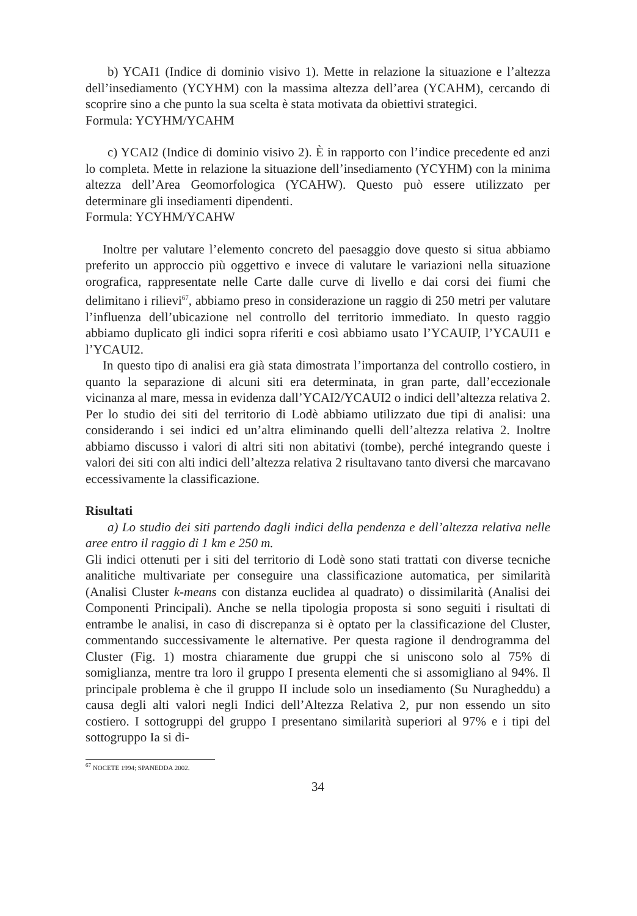b) YCAI1 (Indice di dominio visivo 1). Mette in relazione la situazione e l’altezza dell’insediamento (YCYHM) con la massima altezza dell’area (YCAHM), cercando di scoprire sino a che punto la sua scelta è stata motivata da obiettivi strategici.
Formula: YCYHM/YCAHM
c) YCAI2 (Indice di dominio visivo 2). È in rapporto con l’indice precedente ed anzi lo completa. Mette in relazione la situazione dell’insediamento (YCYHM) con la minima altezza dell’Area Geomorfologica (YCAHW). Questo può essere utilizzato per determinare gli insediamenti dipendenti.
Formula: YCYHM/YCAHW
Inoltre per valutare l’elemento concreto del paesaggio dove questo si situa abbiamo preferito un approccio più oggettivo e invece di valutare le variazioni nella situazione orografica, rappresentate nelle Carte dalle curve di livello e dai corsi dei fiumi che delimitano i rilievi<sup>67</sup>, abbiamo preso in considerazione un raggio di 250 metri per valutare l’influenza dell’ubicazione nel controllo del territorio immediato. In questo raggio abbiamo duplicato gli indici sopra riferiti e così abbiamo usato l’YCAUIP, l’YCAUI1 e l’YCAUI2.
In questo tipo di analisi era già stata dimostrata l’importanza del controllo costiero, in quanto la separazione di alcuni siti era determinata, in gran parte, dall’eccezionale vicinanza al mare, messa in evidenza dall’YCAI2/YCAUI2 o indici dell’altezza relativa 2. Per lo studio dei siti del territorio di Lodè abbiamo utilizzato due tipi di analisi: una considerando i sei indici ed un’altra eliminando quelli dell’altezza relativa 2. Inoltre abbiamo discusso i valori di altri siti non abitativi (tombe), perché integrando queste i valori dei siti con alti indici dell’altezza relativa 2 risultavano tanto diversi che marcavano eccessivamente la classificazione.
Risultati
a) Lo studio dei siti partendo dagli indici della pendenza e dell’altezza relativa nelle aree entro il raggio di 1 km e 250 m.
Gli indici ottenuti per i siti del territorio di Lodè sono stati trattati con diverse tecniche analitiche multivariate per conseguire una classificazione automatica, per similarità (Analisi Cluster k-means con distanza euclidea al quadrato) o dissimilarità (Analisi dei Componenti Principali). Anche se nella tipologia proposta si sono seguiti i risultati di entrambe le analisi, in caso di discrepanza si è optato per la classificazione del Cluster, commentando successivamente le alternative. Per questa ragione il dendrogramma del Cluster (Fig. 1) mostra chiaramente due gruppi che si uniscono solo al 75% di somiglianza, mentre tra loro il gruppo I presenta elementi che si assomigliano al 94%. Il principale problema è che il gruppo II include solo un insediamento (Su Nuragheddu) a causa degli alti valori negli Indici dell’Altezza Relativa 2, pur non essendo un sito costiero. I sottogruppi del gruppo I presentano similarità superiori al 97% e i tipi del sottogruppo Ia si di-
<sup>67</sup> NOCETE 1994; SPANEDDA 2002.
34